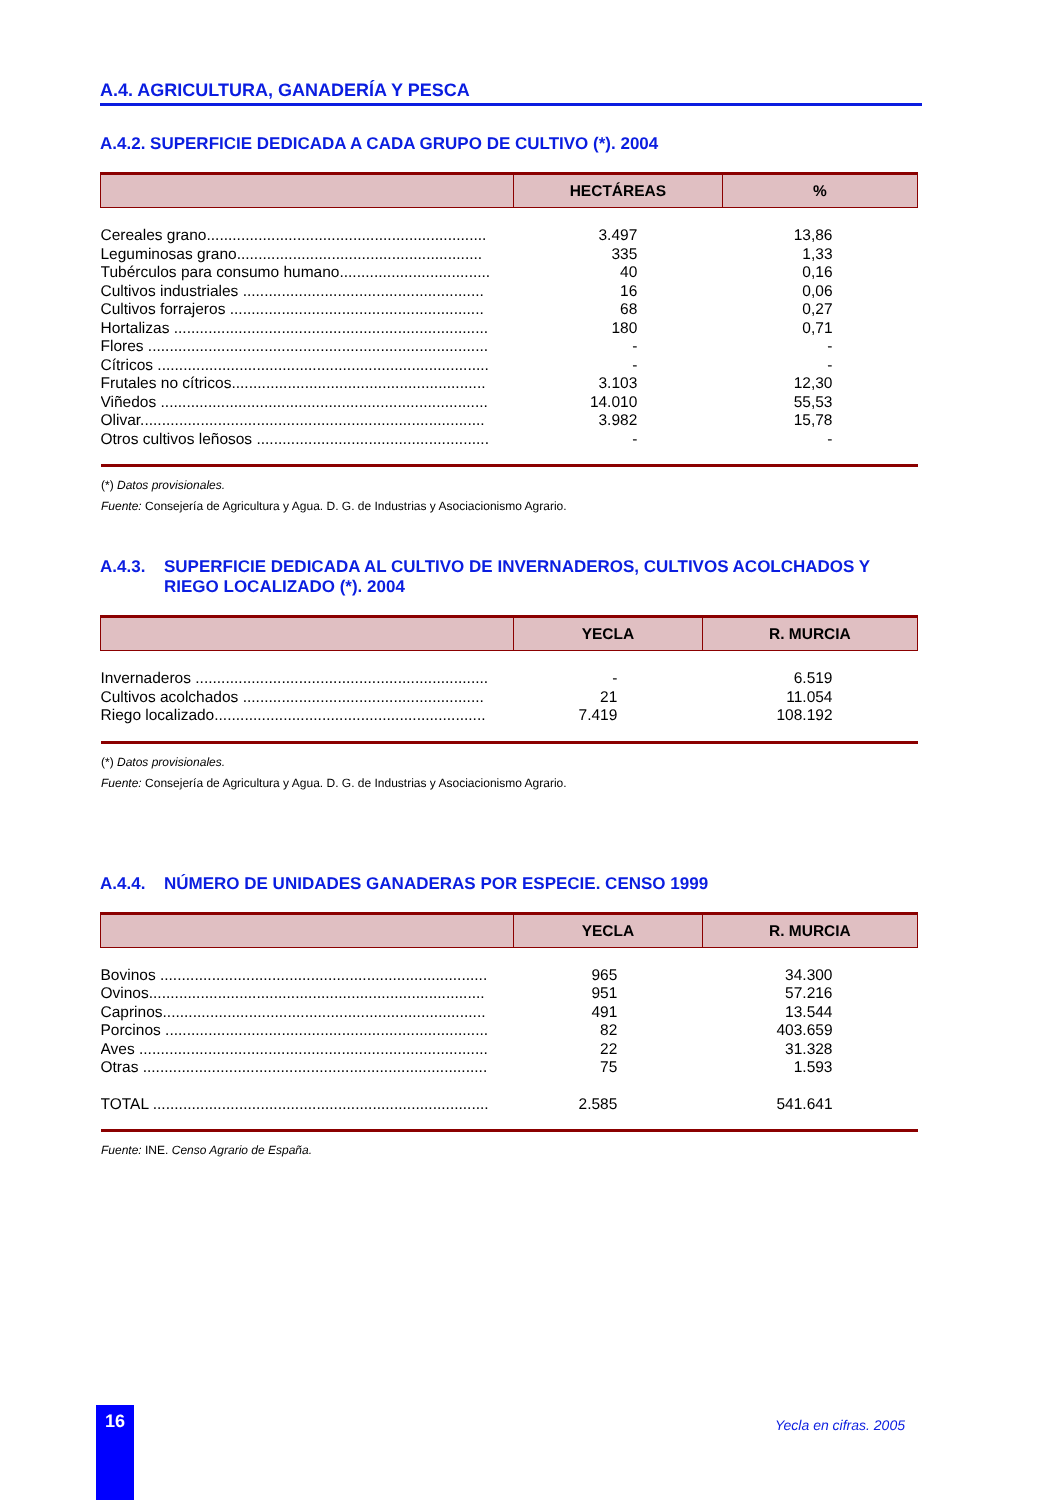A.4. AGRICULTURA, GANADERÍA Y PESCA
A.4.2. SUPERFICIE DEDICADA A CADA GRUPO DE CULTIVO (*). 2004
| | HECTÁREAS | % |
| --- | --- | --- |
| Cereales grano................................................................. | 3.497 | 13,86 |
| Leguminosas grano......................................................... | 335 | 1,33 |
| Tubérculos para consumo humano................................... | 40 | 0,16 |
| Cultivos industriales ........................................................ | 16 | 0,06 |
| Cultivos forrajeros ........................................................... | 68 | 0,27 |
| Hortalizas ......................................................................... | 180 | 0,71 |
| Flores ............................................................................... | - | - |
| Cítricos ............................................................................. | - | - |
| Frutales no cítricos........................................................... | 3.103 | 12,30 |
| Viñedos ............................................................................ | 14.010 | 55,53 |
| Olivar................................................................................ | 3.982 | 15,78 |
| Otros cultivos leñosos ...................................................... | - | - |
(*) Datos provisionales.
Fuente: Consejería de Agricultura y Agua. D. G. de Industrias y Asociacionismo Agrario.
A.4.3. SUPERFICIE DEDICADA AL CULTIVO DE INVERNADEROS, CULTIVOS ACOLCHADOS Y RIEGO LOCALIZADO (*). 2004
| | YECLA | R. MURCIA |
| --- | --- | --- |
| Invernaderos .................................................................... | - | 6.519 |
| Cultivos acolchados ........................................................ | 21 | 11.054 |
| Riego localizado............................................................... | 7.419 | 108.192 |
(*) Datos provisionales.
Fuente: Consejería de Agricultura y Agua. D. G. de Industrias y Asociacionismo Agrario.
A.4.4. NÚMERO DE UNIDADES GANADERAS POR ESPECIE. CENSO 1999
| | YECLA | R. MURCIA |
| --- | --- | --- |
| Bovinos ............................................................................ | 965 | 34.300 |
| Ovinos.............................................................................. | 951 | 57.216 |
| Caprinos........................................................................... | 491 | 13.544 |
| Porcinos ........................................................................... | 82 | 403.659 |
| Aves ................................................................................. | 22 | 31.328 |
| Otras ................................................................................ | 75 | 1.593 |
| TOTAL .............................................................................. | 2.585 | 541.641 |
Fuente: INE. Censo Agrario de España.
16 Yecla en cifras. 2005